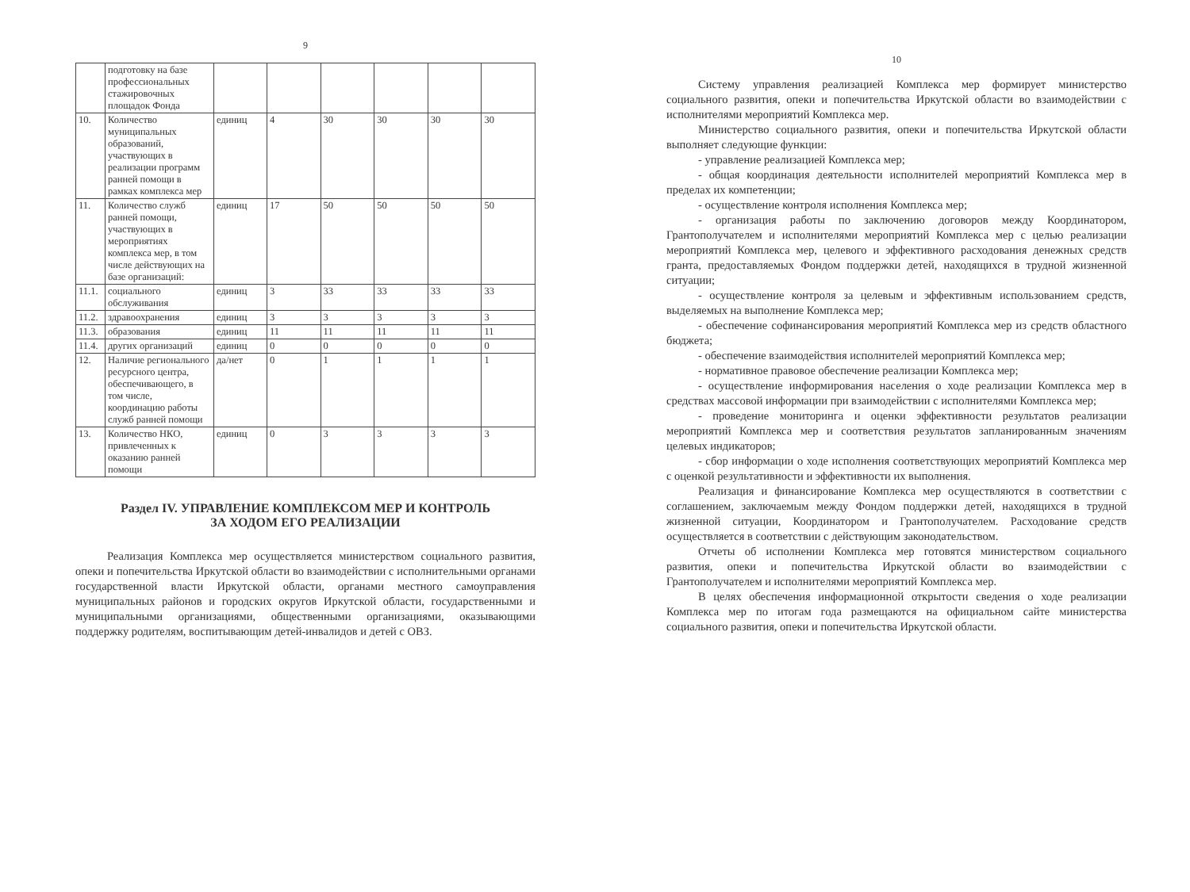9
| | подготовку на базе профессиональных стажировочных площадок Фонда | | | | | | |
| 10. | Количество муниципальных образований, участвующих в реализации программ ранней помощи в рамках комплекса мер | единиц | 4 | 30 | 30 | 30 | 30 |
| 11. | Количество служб ранней помощи, участвующих в мероприятиях комплекса мер, в том числе действующих на базе организаций: | единиц | 17 | 50 | 50 | 50 | 50 |
| 11.1. | социального обслуживания | единиц | 3 | 33 | 33 | 33 | 33 |
| 11.2. | здравоохранения | единиц | 3 | 3 | 3 | 3 | 3 |
| 11.3. | образования | единиц | 11 | 11 | 11 | 11 | 11 |
| 11.4. | других организаций | единиц | 0 | 0 | 0 | 0 | 0 |
| 12. | Наличие регионального ресурсного центра, обеспечивающего, в том числе, координацию работы служб ранней помощи | да/нет | 0 | 1 | 1 | 1 | 1 |
| 13. | Количество НКО, привлеченных к оказанию ранней помощи | единиц | 0 | 3 | 3 | 3 | 3 |
Раздел IV. УПРАВЛЕНИЕ КОМПЛЕКСОМ МЕР И КОНТРОЛЬ
ЗА ХОДОМ ЕГО РЕАЛИЗАЦИИ
Реализация Комплекса мер осуществляется министерством социального развития, опеки и попечительства Иркутской области во взаимодействии с исполнительными органами государственной власти Иркутской области, органами местного самоуправления муниципальных районов и городских округов Иркутской области, государственными и муниципальными организациями, общественными организациями, оказывающими поддержку родителям, воспитывающим детей-инвалидов и детей с ОВЗ.
10
Систему управления реализацией Комплекса мер формирует министерство социального развития, опеки и попечительства Иркутской области во взаимодействии с исполнителями мероприятий Комплекса мер.
Министерство социального развития, опеки и попечительства Иркутской области выполняет следующие функции:
- управление реализацией Комплекса мер;
- общая координация деятельности исполнителей мероприятий Комплекса мер в пределах их компетенции;
- осуществление контроля исполнения Комплекса мер;
- организация работы по заключению договоров между Координатором, Грантополучателем и исполнителями мероприятий Комплекса мер с целью реализации мероприятий Комплекса мер, целевого и эффективного расходования денежных средств гранта, предоставляемых Фондом поддержки детей, находящихся в трудной жизненной ситуации;
- осуществление контроля за целевым и эффективным использованием средств, выделяемых на выполнение Комплекса мер;
- обеспечение софинансирования мероприятий Комплекса мер из средств областного бюджета;
- обеспечение взаимодействия исполнителей мероприятий Комплекса мер;
- нормативное правовое обеспечение реализации Комплекса мер;
- осуществление информирования населения о ходе реализации Комплекса мер в средствах массовой информации при взаимодействии с исполнителями Комплекса мер;
- проведение мониторинга и оценки эффективности результатов реализации мероприятий Комплекса мер и соответствия результатов запланированным значениям целевых индикаторов;
- сбор информации о ходе исполнения соответствующих мероприятий Комплекса мер с оценкой результативности и эффективности их выполнения.
Реализация и финансирование Комплекса мер осуществляются в соответствии с соглашением, заключаемым между Фондом поддержки детей, находящихся в трудной жизненной ситуации, Координатором и Грантополучателем. Расходование средств осуществляется в соответствии с действующим законодательством.
Отчеты об исполнении Комплекса мер готовятся министерством социального развития, опеки и попечительства Иркутской области во взаимодействии с Грантополучателем и исполнителями мероприятий Комплекса мер.
В целях обеспечения информационной открытости сведения о ходе реализации Комплекса мер по итогам года размещаются на официальном сайте министерства социального развития, опеки и попечительства Иркутской области.